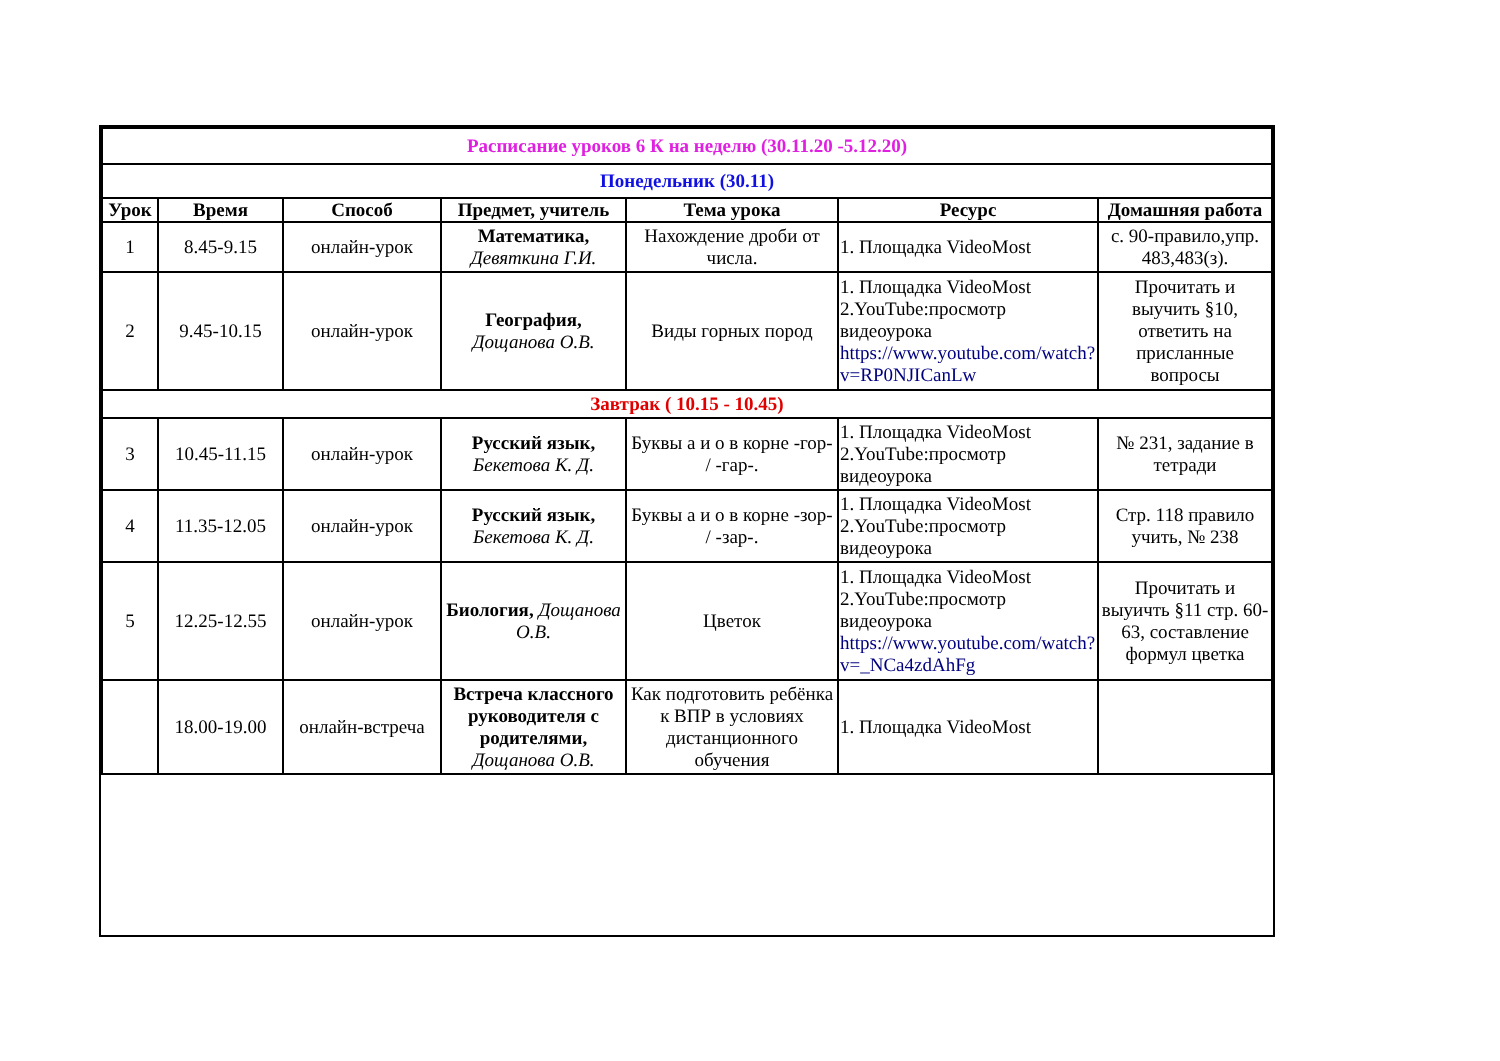| Расписание уроков 6 К на неделю (30.11.20 -5.12.20) | | | | | | |
| --- | --- | --- | --- | --- | --- | --- |
| Понедельник (30.11) | | | | | | |
| Урок | Время | Способ | Предмет, учитель | Тема урока | Ресурс | Домашняя работа |
| 1 | 8.45-9.15 | онлайн-урок | Математика, Девяткина Г.И. | Нахождение дроби от числа. | 1. Площадка VideoMost | с. 90-правило,упр. 483,483(з). |
| 2 | 9.45-10.15 | онлайн-урок | География, Дощанова О.В. | Виды горных пород | 1. Площадка VideoMost 2.YouTube:просмотр видеоурока https://www.youtube.com/watch?v=RP0NJICanLw | Прочитать и выучить §10, ответить на присланные вопросы |
| Завтрак ( 10.15 - 10.45) | | | | | | |
| 3 | 10.45-11.15 | онлайн-урок | Русский язык, Бекетова К. Д. | Буквы а и о в корне -гор- / -гар-. | 1. Площадка VideoMost 2.YouTube:просмотр видеоурока | № 231, задание в тетради |
| 4 | 11.35-12.05 | онлайн-урок | Русский язык, Бекетова К. Д. | Буквы а и о в корне -зор- / -зар-. | 1. Площадка VideoMost 2.YouTube:просмотр видеоурока | Стр. 118 правило учить, № 238 |
| 5 | 12.25-12.55 | онлайн-урок | Биология, Дощанова О.В. | Цветок | 1. Площадка VideoMost 2.YouTube:просмотр видеоурока https://www.youtube.com/watch?v=_NCa4zdAhFg | Прочитать и выуичть §11 стр. 60-63, составление формул цветка |
| | 18.00-19.00 | онлайн-встреча | Встреча классного руководителя с родителями, Дощанова О.В. | Как подготовить ребёнка к ВПР в условиях дистанционного обучения | 1. Площадка VideoMost | |